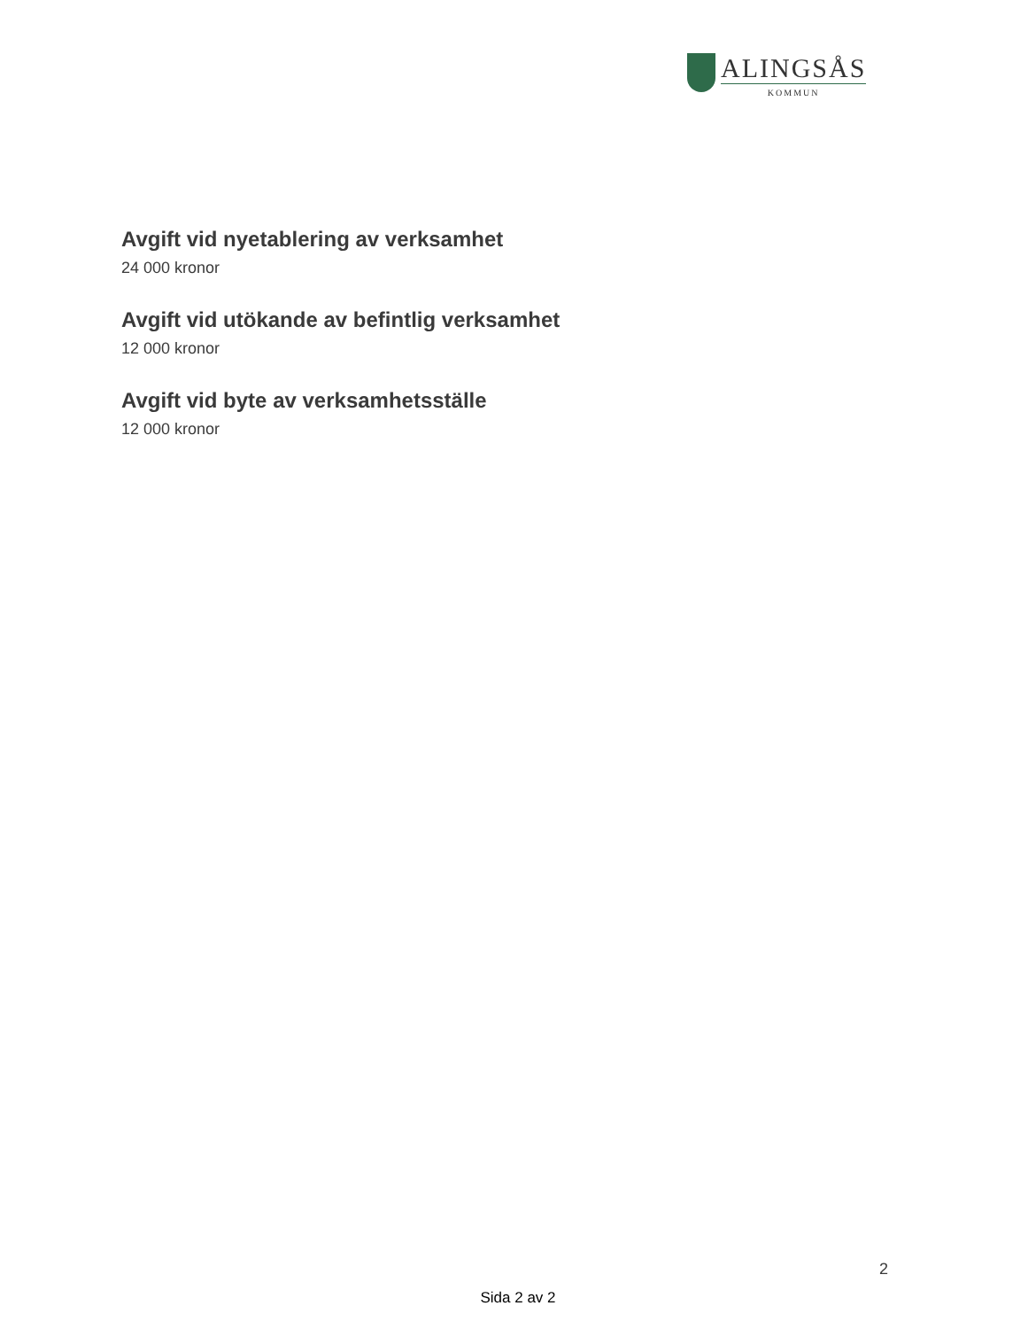ALINGSÅS
KOMMUN
Avgift vid nyetablering av verksamhet
24 000 kronor
Avgift vid utökande av befintlig verksamhet
12 000 kronor
Avgift vid byte av verksamhetsställe
12 000 kronor
2
Sida 2 av 2